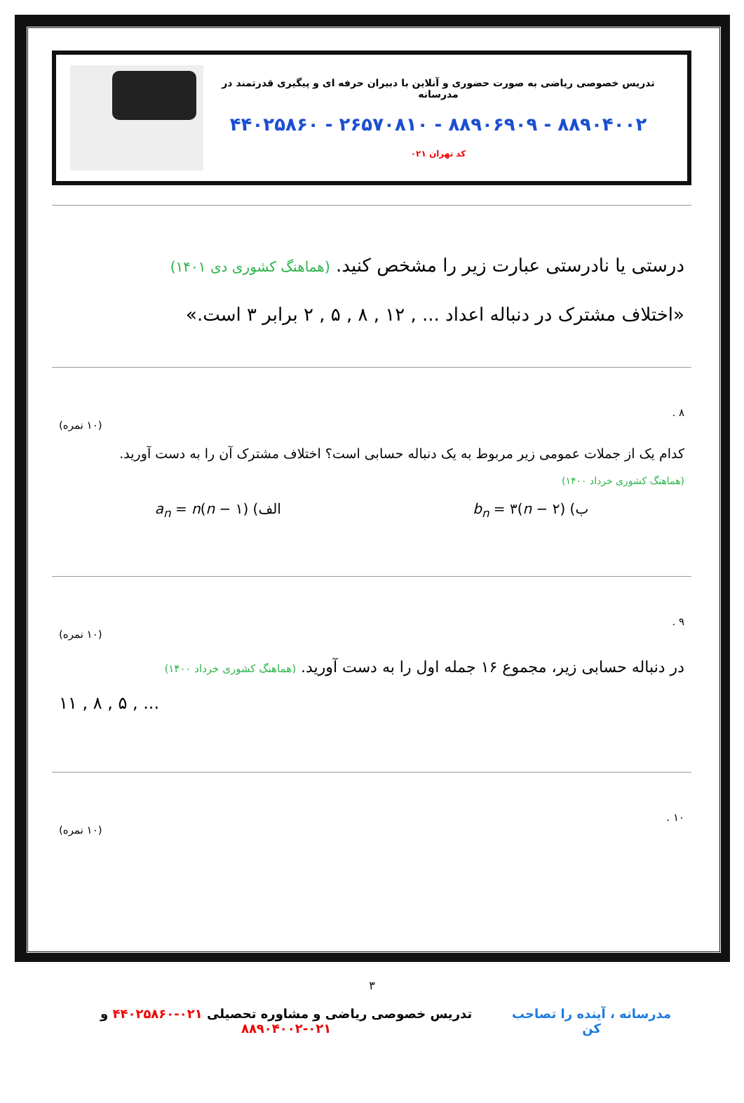تدریس خصوصی ریاضی به صورت حضوری و آنلاین با دبیران حرفه ای و پیگیری قدرتمند در مدرسانه
۸۸۹۰۴۰۰۲ - ۸۸۹۰۶۹۰۹ - ۲۶۵۷۰۸۱۰ - ۴۴۰۲۵۸۶۰
کد تهران ۰۲۱
درستی یا نادرستی عبارت زیر را مشخص کنید. (هماهنگ کشوری دی ۱۴۰۱)
«اختلاف مشترک در دنباله اعداد ... , ۱۲ , ۸ , ۵ , ۲ برابر ۳ است.»
۸ .
(۱۰ نمره)
کدام یک از جملات عمومی زیر مربوط به یک دنباله حسابی است؟ اختلاف مشترک آن را به دست آورید.
(هماهنگ کشوری خرداد ۱۴۰۰)
ب) b<sub>n</sub> = ۳(n − ۲) الف) a<sub>n</sub> = n(n − ۱)
۹ .
(۱۰ نمره)
در دنباله حسابی زیر، مجموع ۱۶ جمله اول را به دست آورید. (هماهنگ کشوری خرداد ۱۴۰۰)
۱۱ , ۸ , ۵ , ...
۱۰ .
(۱۰ نمره)
۳
مدرسانه ، آینده را تصاحب کن تدریس خصوصی ریاضی و مشاوره تحصیلی ۰۲۱-۴۴۰۲۵۸۶۰ و ۰۲۱-۸۸۹۰۴۰۰۲